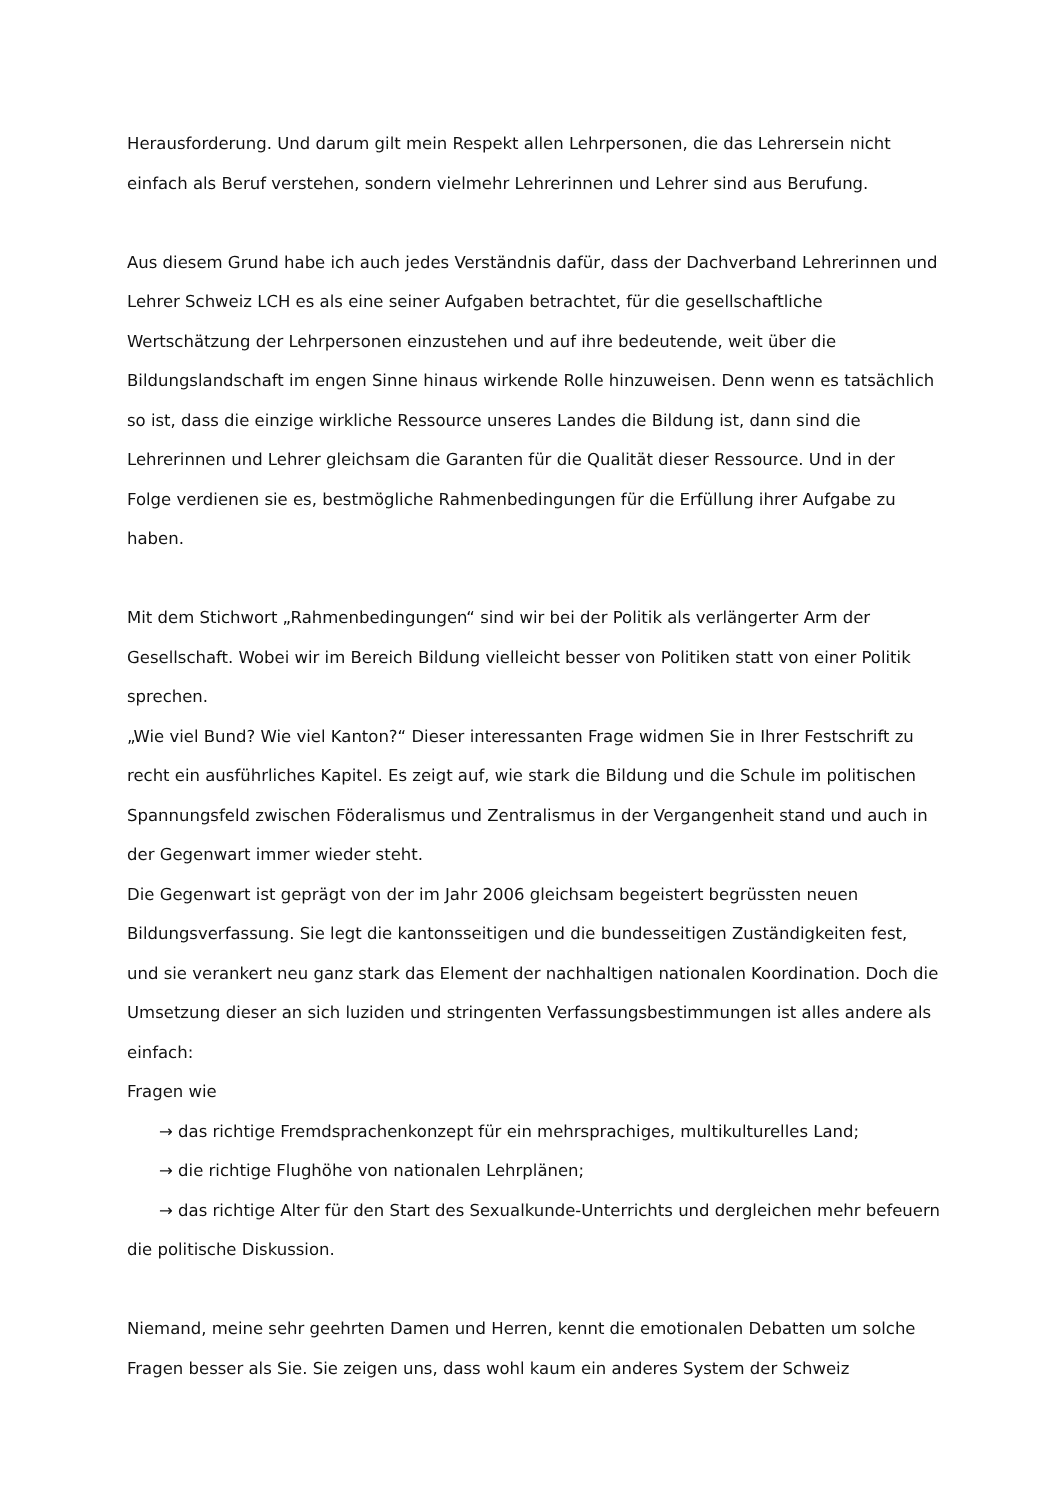Herausforderung. Und darum gilt mein Respekt allen Lehrpersonen, die das Lehrersein nicht einfach als Beruf verstehen, sondern vielmehr Lehrerinnen und Lehrer sind aus Berufung.
Aus diesem Grund habe ich auch jedes Verständnis dafür, dass der Dachverband Lehrerinnen und Lehrer Schweiz LCH es als eine seiner Aufgaben betrachtet, für die gesellschaftliche Wertschätzung der Lehrpersonen einzustehen und auf ihre bedeutende, weit über die Bildungslandschaft im engen Sinne hinaus wirkende Rolle hinzuweisen. Denn wenn es tatsächlich so ist, dass die einzige wirkliche Ressource unseres Landes die Bildung ist, dann sind die Lehrerinnen und Lehrer gleichsam die Garanten für die Qualität dieser Ressource. Und in der Folge verdienen sie es, bestmögliche Rahmenbedingungen für die Erfüllung ihrer Aufgabe zu haben.
Mit dem Stichwort „Rahmenbedingungen“ sind wir bei der Politik als verlängerter Arm der Gesellschaft. Wobei wir im Bereich Bildung vielleicht besser von Politiken statt von einer Politik sprechen.
„Wie viel Bund? Wie viel Kanton?“ Dieser interessanten Frage widmen Sie in Ihrer Festschrift zu recht ein ausführliches Kapitel. Es zeigt auf, wie stark die Bildung und die Schule im politischen Spannungsfeld zwischen Föderalismus und Zentralismus in der Vergangenheit stand und auch in der Gegenwart immer wieder steht.
Die Gegenwart ist geprägt von der im Jahr 2006 gleichsam begeistert begrüssten neuen Bildungsverfassung. Sie legt die kantonsseitigen und die bundesseitigen Zuständigkeiten fest, und sie verankert neu ganz stark das Element der nachhaltigen nationalen Koordination. Doch die Umsetzung dieser an sich luziden und stringenten Verfassungsbestimmungen ist alles andere als einfach:
Fragen wie
→ das richtige Fremdsprachenkonzept für ein mehrsprachiges, multikulturelles Land;
→ die richtige Flughöhe von nationalen Lehrplänen;
→ das richtige Alter für den Start des Sexualkunde-Unterrichts und dergleichen mehr befeuern die politische Diskussion.
Niemand, meine sehr geehrten Damen und Herren, kennt die emotionalen Debatten um solche Fragen besser als Sie. Sie zeigen uns, dass wohl kaum ein anderes System der Schweiz